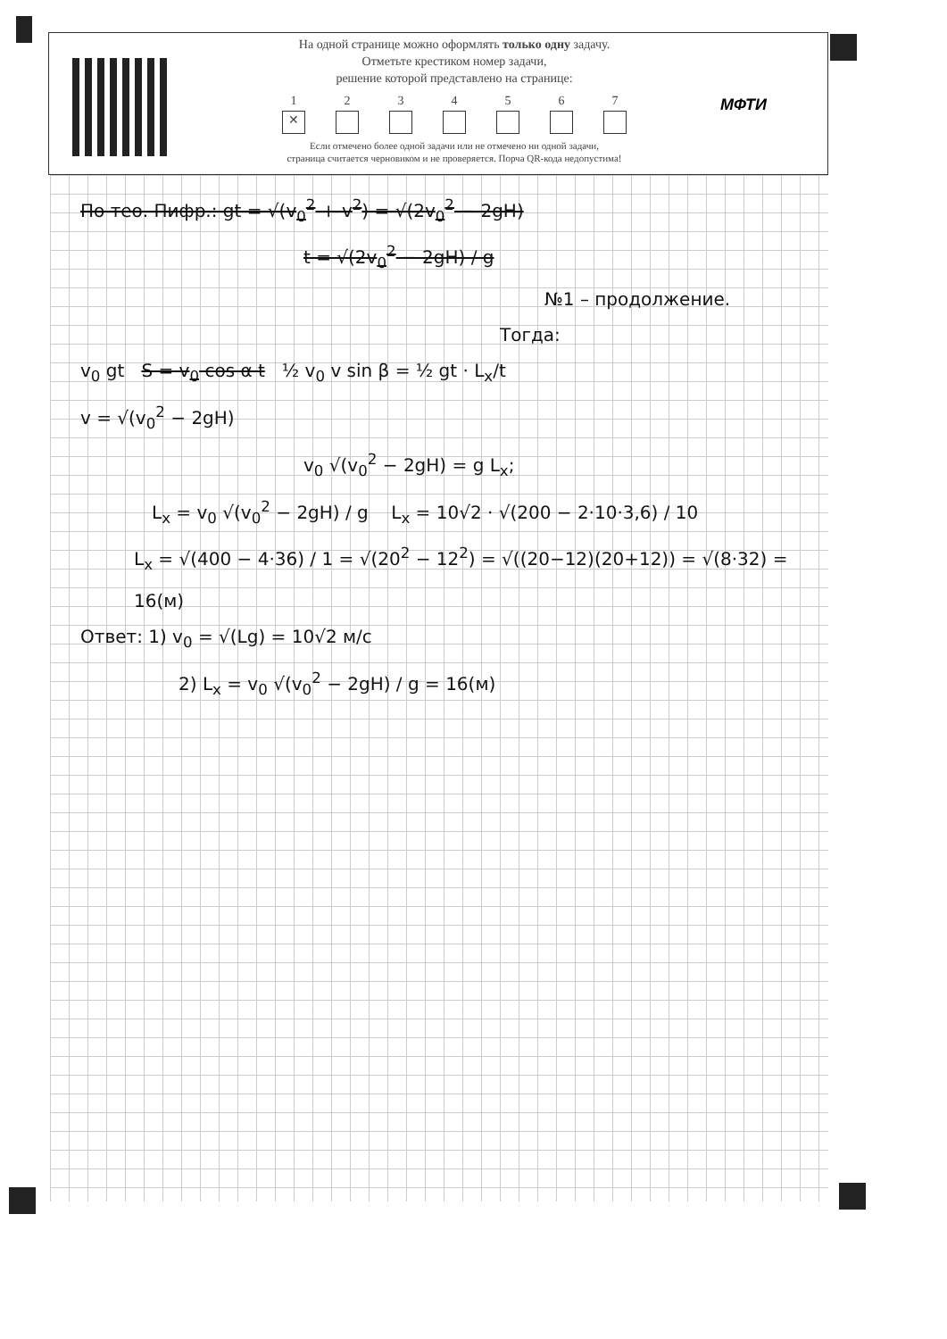На одной странице можно оформлять только одну задачу.
Отметьте крестиком номер задачи,
решение которой представлено на странице:
1
✕
2 3 4 5 6 7
Если отмечено более одной задачи или не отмечено ни одной задачи,
страница считается черновиком и не проверяется. Порча QR-кода недопустима!
МФТИ
По тео. Пифр.: gt = √(v<sub>0</sub><sup>2</sup> + v<sup>2</sup>) = √(2v<sub>0</sub><sup>2</sup> − 2gH)
t = √(2v<sub>0</sub><sup>2</sup> − 2gH) / g
№1 – продолжение.
Тогда:
v<sub>0</sub> gt S = v<sub>0</sub> cos α t ½ v<sub>0</sub> v sin β = ½ gt · L<sub>x</sub>/t
v = √(v<sub>0</sub><sup>2</sup> − 2gH)
v<sub>0</sub> √(v<sub>0</sub><sup>2</sup> − 2gH) = g L<sub>x</sub>;
L<sub>x</sub> = v<sub>0</sub> √(v<sub>0</sub><sup>2</sup> − 2gH) / g L<sub>x</sub> = 10√2 · √(200 − 2·10·3,6) / 10
L<sub>x</sub> = √(400 − 4·36) / 1 = √(20<sup>2</sup> − 12<sup>2</sup>) = √((20−12)(20+12)) = √(8·32) = 16(м)
Ответ: 1) v<sub>0</sub> = √(Lg) = 10√2 м/с
2) L<sub>x</sub> = v<sub>0</sub> √(v<sub>0</sub><sup>2</sup> − 2gH) / g = 16(м)